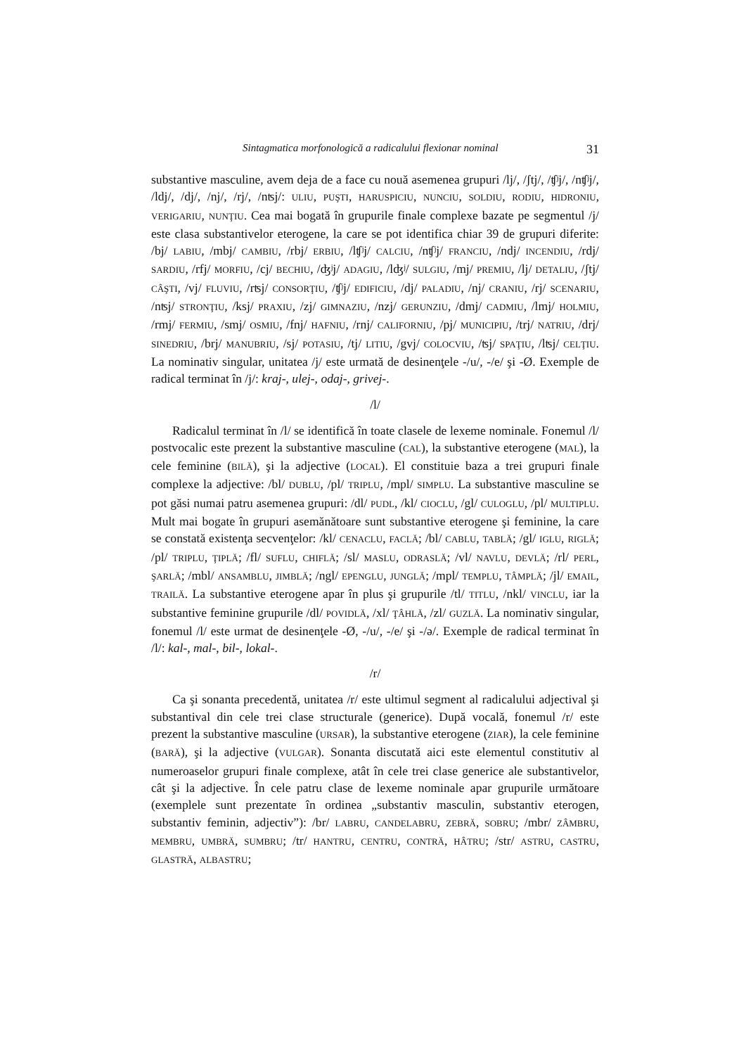Sintagmatica morfonologică a radicalului flexionar nominal 31
substantive masculine, avem deja de a face cu nouă asemenea grupuri /lj/, /ʃtj/, /ʧʲj/, /nʧʲj/, /ldj/, /dj/, /nj/, /rj/, /nʦj/: ULIU, PUŞTI, HARUSPICIU, NUNCIU, SOLDIU, RODIU, HIDRONIU, VERIGARIU, NUNŢIU. Cea mai bogată în grupurile finale complexe bazate pe segmentul /j/ este clasa substantivelor eterogene, la care se pot identifica chiar 39 de grupuri diferite: /bj/ LABIU, /mbj/ CAMBIU, /rbj/ ERBIU, /lʧʲj/ CALCIU, /nʧʲj/ FRANCIU, /ndj/ INCENDIU, /rdj/ SARDIU, /rfj/ MORFIU, /cj/ BECHIU, /ʤʲj/ ADAGIU, /lʤʲ/ SULGIU, /mj/ PREMIU, /lj/ DETALIU, /ʃtj/ CÂŞTI, /vj/ FLUVIU, /rʦj/ CONSORŢIU, /ʧʲj/ EDIFICIU, /dj/ PALADIU, /nj/ CRANIU, /rj/ SCENARIU, /nʦj/ STRONŢIU, /ksj/ PRAXIU, /zj/ GIMNAZIU, /nzj/ GERUNZIU, /dmj/ CADMIU, /lmj/ HOLMIU, /rmj/ FERMIU, /smj/ OSMIU, /fnj/ HAFNIU, /rnj/ CALIFORNIU, /pj/ MUNICIPIU, /trj/ NATRIU, /drj/ SINEDRIU, /brj/ MANUBRIU, /sj/ POTASIU, /tj/ LITIU, /gvj/ COLOCVIU, /ʦj/ SPAŢIU, /lʦj/ CELŢIU. La nominativ singular, unitatea /j/ este urmată de desinenţele -/u/, -/e/ şi -Ø. Exemple de radical terminat în /j/: kraj-, ulej-, odaj-, grivej-.
/l/
Radicalul terminat în /l/ se identifică în toate clasele de lexeme nominale. Fonemul /l/ postvocalic este prezent la substantive masculine (CAL), la substantive eterogene (MAL), la cele feminine (BILĂ), şi la adjective (LOCAL). El constituie baza a trei grupuri finale complexe la adjective: /bl/ DUBLU, /pl/ TRIPLU, /mpl/ SIMPLU. La substantive masculine se pot găsi numai patru asemenea grupuri: /dl/ PUDL, /kl/ CIOCLU, /gl/ CULOGLU, /pl/ MULTIPLU. Mult mai bogate în grupuri asemănătoare sunt substantive eterogene şi feminine, la care se constată existenţa secvenţelor: /kl/ CENACLU, FACLĂ; /bl/ CABLU, TABLĂ; /gl/ IGLU, RIGLĂ; /pl/ TRIPLU, ŢIPLĂ; /fl/ SUFLU, CHIFLĂ; /sl/ MASLU, ODRASLĂ; /vl/ NAVLU, DEVLĂ; /rl/ PERL, ŞARLĂ; /mbl/ ANSAMBLU, JIMBLĂ; /ngl/ EPENGLU, JUNGLĂ; /mpl/ TEMPLU, TÂMPLĂ; /jl/ EMAIL, TRAILĂ. La substantive eterogene apar în plus şi grupurile /tl/ TITLU, /nkl/ VINCLU, iar la substantive feminine grupurile /dl/ POVIDLĂ, /xl/ ŢÂHLĂ, /zl/ GUZLĂ. La nominativ singular, fonemul /l/ este urmat de desinenţele -Ø, -/u/, -/e/ şi -/ə/. Exemple de radical terminat în /l/: kal-, mal-, bil-, lokal-.
/r/
Ca şi sonanta precedentă, unitatea /r/ este ultimul segment al radicalului adjectival şi substantival din cele trei clase structurale (generice). După vocală, fonemul /r/ este prezent la substantive masculine (URSAR), la substantive eterogene (ZIAR), la cele feminine (BARĂ), şi la adjective (VULGAR). Sonanta discutată aici este elementul constitutiv al numeroaselor grupuri finale complexe, atât în cele trei clase generice ale substantivelor, cât şi la adjective. În cele patru clase de lexeme nominale apar grupurile următoare (exemplele sunt prezentate în ordinea „substantiv masculin, substantiv eterogen, substantiv feminin, adjectiv”): /br/ LABRU, CANDELABRU, ZEBRĂ, SOBRU; /mbr/ ZÂMBRU, MEMBRU, UMBRĂ, SUMBRU; /tr/ HANTRU, CENTRU, CONTRĂ, HÂTRU; /str/ ASTRU, CASTRU, GLASTRĂ, ALBASTRU;